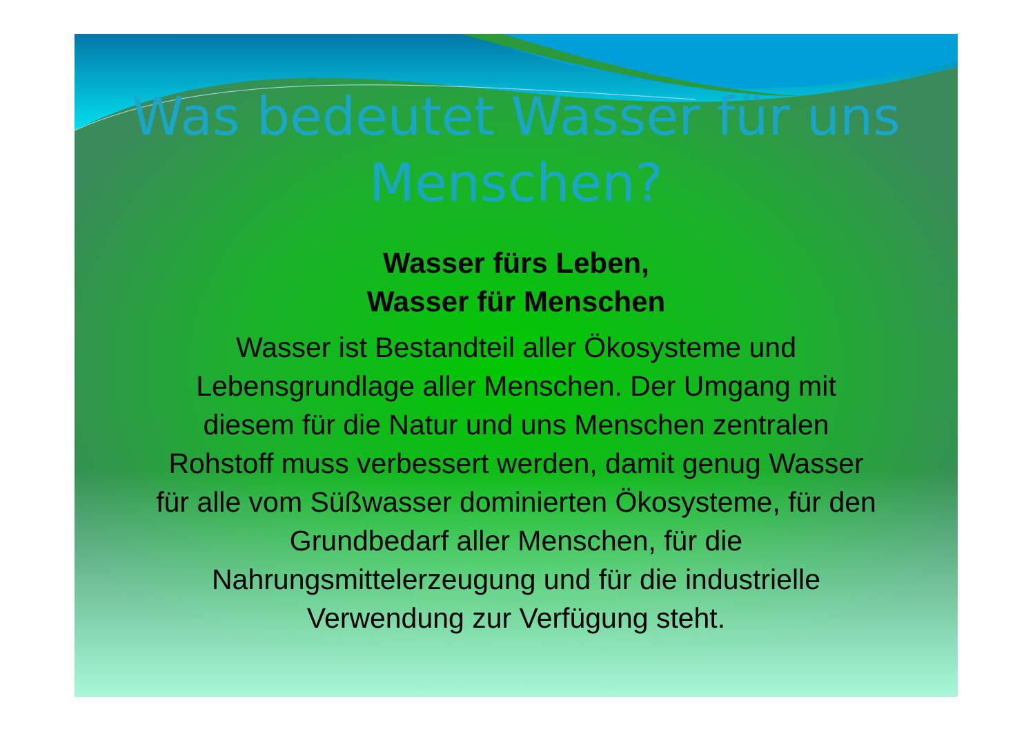Was bedeutet Wasser für uns
Menschen?
Wasser fürs Leben,
Wasser für Menschen
Wasser ist Bestandteil aller Ökosysteme und Lebensgrundlage aller Menschen. Der Umgang mit diesem für die Natur und uns Menschen zentralen Rohstoff muss verbessert werden, damit genug Wasser für alle vom Süßwasser dominierten Ökosysteme, für den Grundbedarf aller Menschen, für die Nahrungsmittelerzeugung und für die industrielle Verwendung zur Verfügung steht.